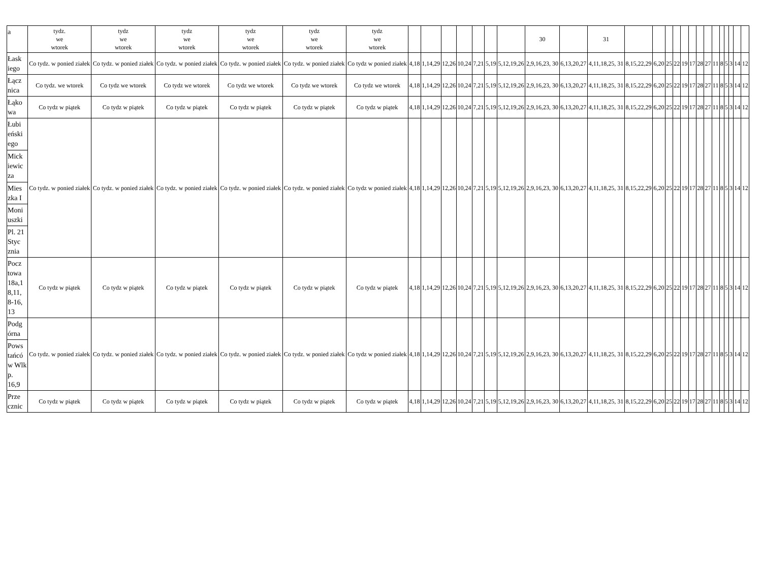| a | tydz. we wtorek | tydz we wtorek | tydz we wtorek | tydz we wtorek | tydz we wtorek | tydz we wtorek | | | | | | | | 30 | | 31 | | | | | | | | | | | | | | |
| Łask iego | Co tydz. w ponied ziałek | Co tydz. w ponied ziałek | Co tydz. w ponied ziałek | Co tydz. w ponied ziałek | Co tydz. w ponied ziałek | Co tydz w ponied ziałek | 4,18 | 1,14,29 | 12,26 | 10,24 | 7,21 | 5,19 | 5,12,19,26 | 2,9,16,23, 30 | 6,13,20,27 | 4,11,18,25, 31 | 8,15,22,29 | 6,20 | 25 | 22 | 19 | 17 | 28 | 27 | 11 | 8 | 5 | 3 | 14 | 12 |
| Łącz nica | Co tydz. we wtorek | Co tydz we wtorek | Co tydz we wtorek | Co tydz we wtorek | Co tydz we wtorek | Co tydz we wtorek | 4,18 | 1,14,29 | 12,26 | 10,24 | 7,21 | 5,19 | 5,12,19,26 | 2,9,16,23, 30 | 6,13,20,27 | 4,11,18,25, 31 | 8,15,22,29 | 6,20 | 25 | 22 | 19 | 17 | 28 | 27 | 11 | 8 | 5 | 3 | 14 | 12 |
| Łąko wa | Co tydz w piątek | Co tydz w piątek | Co tydz w piątek | Co tydz w piątek | Co tydz w piątek | Co tydz w piątek | 4,18 | 1,14,29 | 12,26 | 10,24 | 7,21 | 5,19 | 5,12,19,26 | 2,9,16,23, 30 | 6,13,20,27 | 4,11,18,25, 31 | 8,15,22,29 | 6,20 | 25 | 22 | 19 | 17 | 28 | 27 | 11 | 8 | 5 | 3 | 14 | 12 |
| Łubi eński ego | Co tydz. w ponied ziałek | Co tydz. w ponied ziałek | Co tydz. w ponied ziałek | Co tydz. w ponied ziałek | Co tydz. w ponied ziałek | Co tydz w ponied ziałek | 4,18 | 1,14,29 | 12,26 | 10,24 | 7,21 | 5,19 | 5,12,19,26 | 2,9,16,23, 30 | 6,13,20,27 | 4,11,18,25, 31 | 8,15,22,29 | 6,20 | 25 | 22 | 19 | 17 | 28 | 27 | 11 | 8 | 5 | 3 | 14 | 12 |
| Mick iewic za | | | | | | | | | | | | | | | | | | | | | | | | | | | | | | |
| Mies zka I | | | | | | | | | | | | | | | | | | | | | | | | | | | | | | |
| Moni uszki | | | | | | | | | | | | | | | | | | | | | | | | | | | | | | |
| Pl. 21 Styc znia | | | | | | | | | | | | | | | | | | | | | | | | | | | | | | |
| Pocz towa 18a,1 8,11, 8-16, 13 | Co tydz w piątek | Co tydz w piątek | Co tydz w piątek | Co tydz w piątek | Co tydz w piątek | Co tydz w piątek | 4,18 | 1,14,29 | 12,26 | 10,24 | 7,21 | 5,19 | 5,12,19,26 | 2,9,16,23, 30 | 6,13,20,27 | 4,11,18,25, 31 | 8,15,22,29 | 6,20 | 25 | 22 | 19 | 17 | 28 | 27 | 11 | 8 | 5 | 3 | 14 | 12 |
| Podg órna | Co tydz. w ponied ziałek | Co tydz. w ponied ziałek | Co tydz. w ponied ziałek | Co tydz. w ponied ziałek | Co tydz. w ponied ziałek | Co tydz w ponied ziałek | 4,18 | 1,14,29 | 12,26 | 10,24 | 7,21 | 5,19 | 5,12,19,26 | 2,9,16,23, 30 | 6,13,20,27 | 4,11,18,25, 31 | 8,15,22,29 | 6,20 | 25 | 22 | 19 | 17 | 28 | 27 | 11 | 8 | 5 | 3 | 14 | 12 |
| Pows tańcó w Wlk p. 16,9 | | | | | | | | | | | | | | | | | | | | | | | | | | | | | | |
| Prze cznic | Co tydz w piątek | Co tydz w piątek | Co tydz w piątek | Co tydz w piątek | Co tydz w piątek | Co tydz w piątek | 4,18 | 1,14,29 | 12,26 | 10,24 | 7,21 | 5,19 | 5,12,19,26 | 2,9,16,23, 30 | 6,13,20,27 | 4,11,18,25, 31 | 8,15,22,29 | 6,20 | 25 | 22 | 19 | 17 | 28 | 27 | 11 | 8 | 5 | 3 | 14 | 12 |